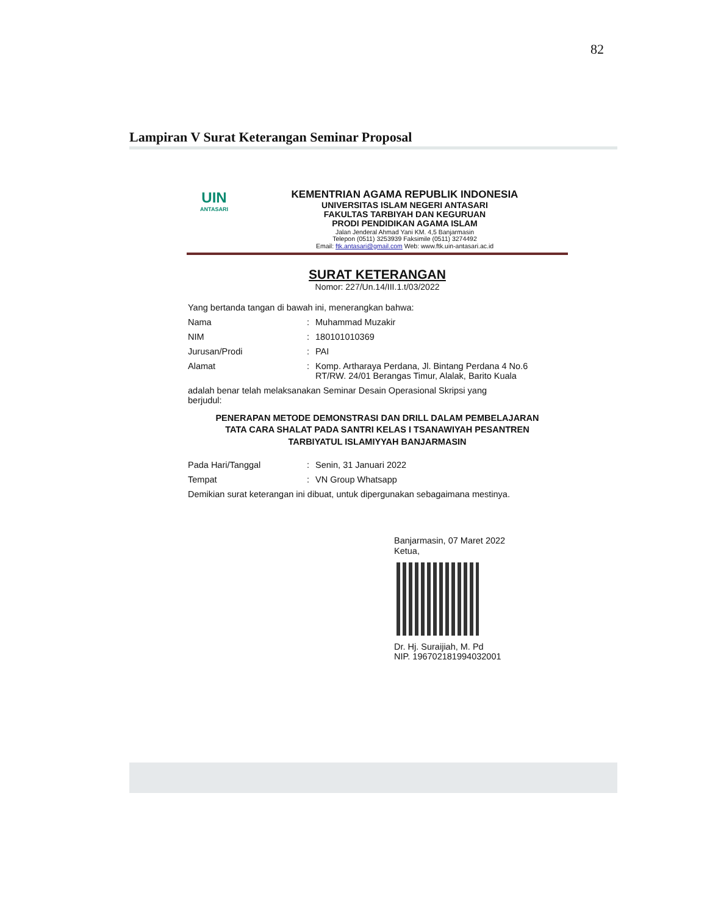82
Lampiran V Surat Keterangan Seminar Proposal
UIN
ANTASARI
KEMENTRIAN AGAMA REPUBLIK INDONESIA
UNIVERSITAS ISLAM NEGERI ANTASARI
FAKULTAS TARBIYAH DAN KEGURUAN
PRODI PENDIDIKAN AGAMA ISLAM
Jalan Jenderal Ahmad Yani KM. 4,5 Banjarmasin
Telepon (0511) 3253939 Faksimile (0511) 3274492
Email: ftk.antasari@gmail.com Web: www.ftk.uin-antasari.ac.id
SURAT KETERANGAN
Nomor: 227/Un.14/III.1.t/03/2022
Yang bertanda tangan di bawah ini, menerangkan bahwa:
Nama: Muhammad Muzakir
NIM: 180101010369
Jurusan/Prodi: PAI
Alamat: Komp. Artharaya Perdana, Jl. Bintang Perdana 4 No.6
RT/RW. 24/01 Berangas Timur, Alalak, Barito Kuala
adalah benar telah melaksanakan Seminar Desain Operasional Skripsi yang
berjudul:
PENERAPAN METODE DEMONSTRASI DAN DRILL DALAM PEMBELAJARAN
TATA CARA SHALAT PADA SANTRI KELAS I TSANAWIYAH PESANTREN
TARBIYATUL ISLAMIYYAH BANJARMASIN
Pada Hari/Tanggal: Senin, 31 Januari 2022
Tempat: VN Group Whatsapp
Demikian surat keterangan ini dibuat, untuk dipergunakan sebagaimana mestinya.
Banjarmasin, 07 Maret 2022
Ketua,
Dr. Hj. Suraijiah, M. Pd
NIP. 196702181994032001